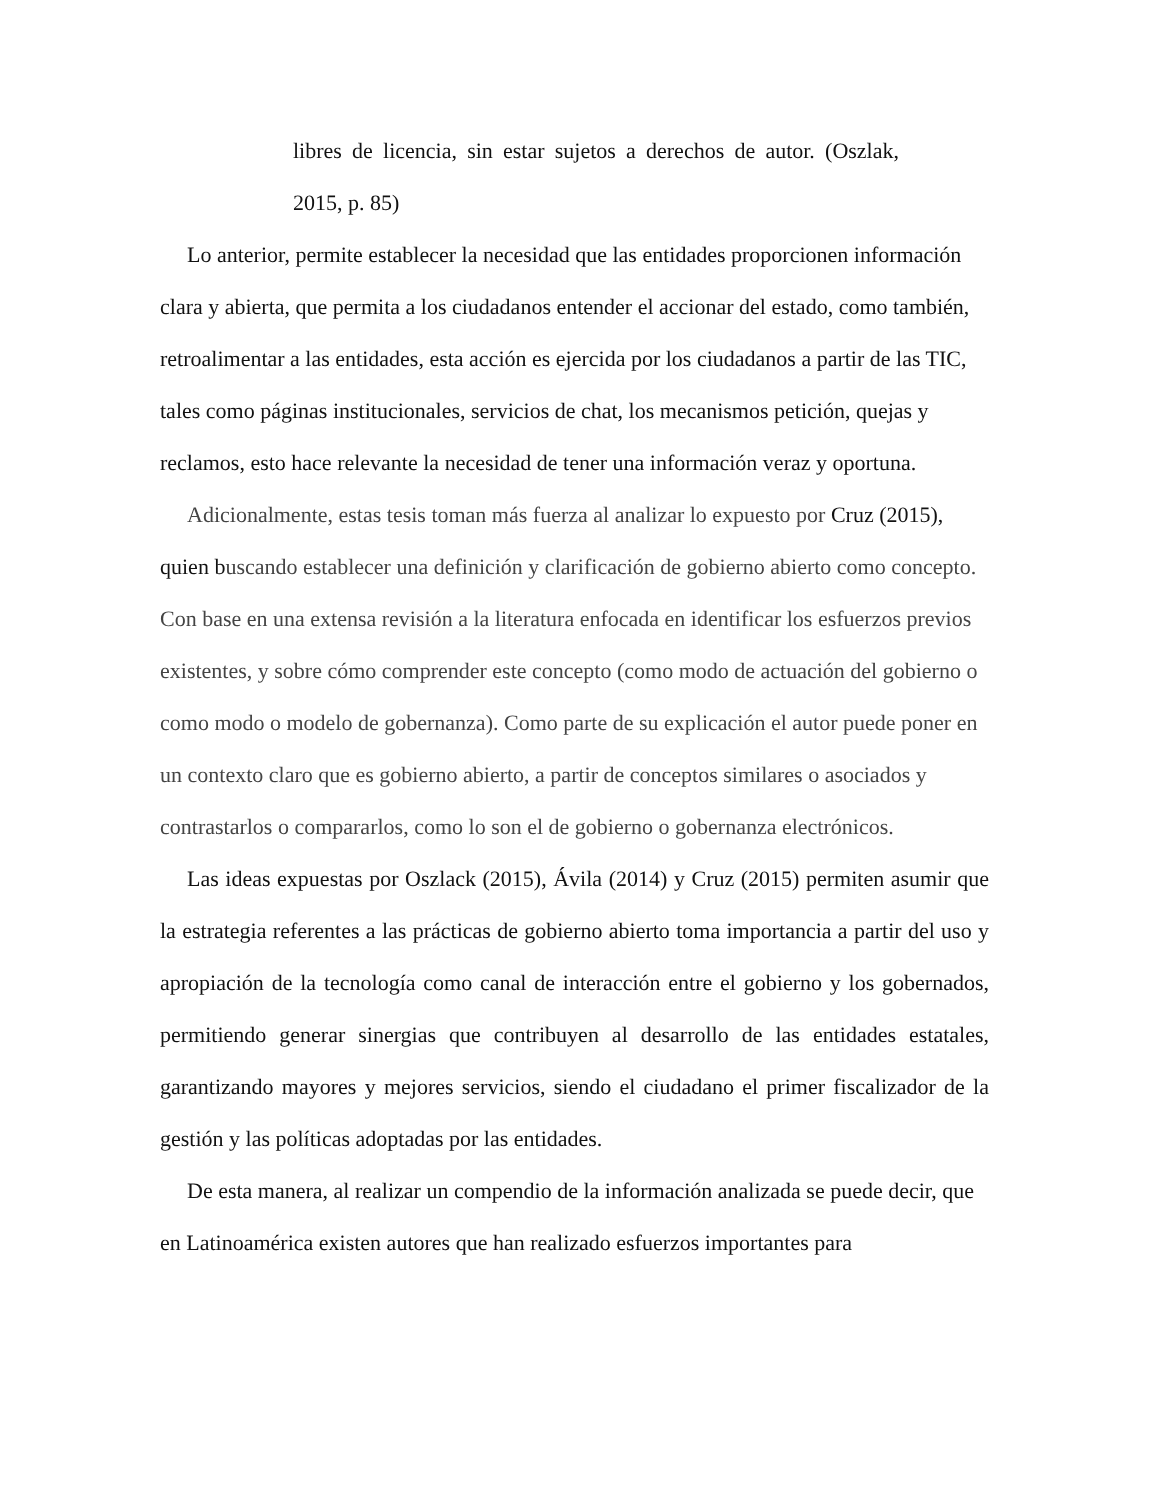libres de licencia, sin estar sujetos a derechos de autor. (Oszlak, 2015, p. 85)
Lo anterior, permite establecer la necesidad que las entidades proporcionen información clara y abierta, que permita a los ciudadanos entender el accionar del estado, como también, retroalimentar a las entidades, esta acción es ejercida por los ciudadanos a partir de las TIC, tales como páginas institucionales, servicios de chat, los mecanismos petición, quejas y reclamos, esto hace relevante la necesidad de tener una información veraz y oportuna.
Adicionalmente, estas tesis toman más fuerza al analizar lo expuesto por Cruz (2015), quien buscando establecer una definición y clarificación de gobierno abierto como concepto. Con base en una extensa revisión a la literatura enfocada en identificar los esfuerzos previos existentes, y sobre cómo comprender este concepto (como modo de actuación del gobierno o como modo o modelo de gobernanza). Como parte de su explicación el autor puede poner en un contexto claro que es gobierno abierto, a partir de conceptos similares o asociados y contrastarlos o compararlos, como lo son el de gobierno o gobernanza electrónicos.
Las ideas expuestas por Oszlack (2015), Ávila (2014) y Cruz (2015) permiten asumir que la estrategia referentes a las prácticas de gobierno abierto toma importancia a partir del uso y apropiación de la tecnología como canal de interacción entre el gobierno y los gobernados, permitiendo generar sinergias que contribuyen al desarrollo de las entidades estatales, garantizando mayores y mejores servicios, siendo el ciudadano el primer fiscalizador de la gestión y las políticas adoptadas por las entidades.
De esta manera, al realizar un compendio de la información analizada se puede decir, que en Latinoamérica existen autores que han realizado esfuerzos importantes para